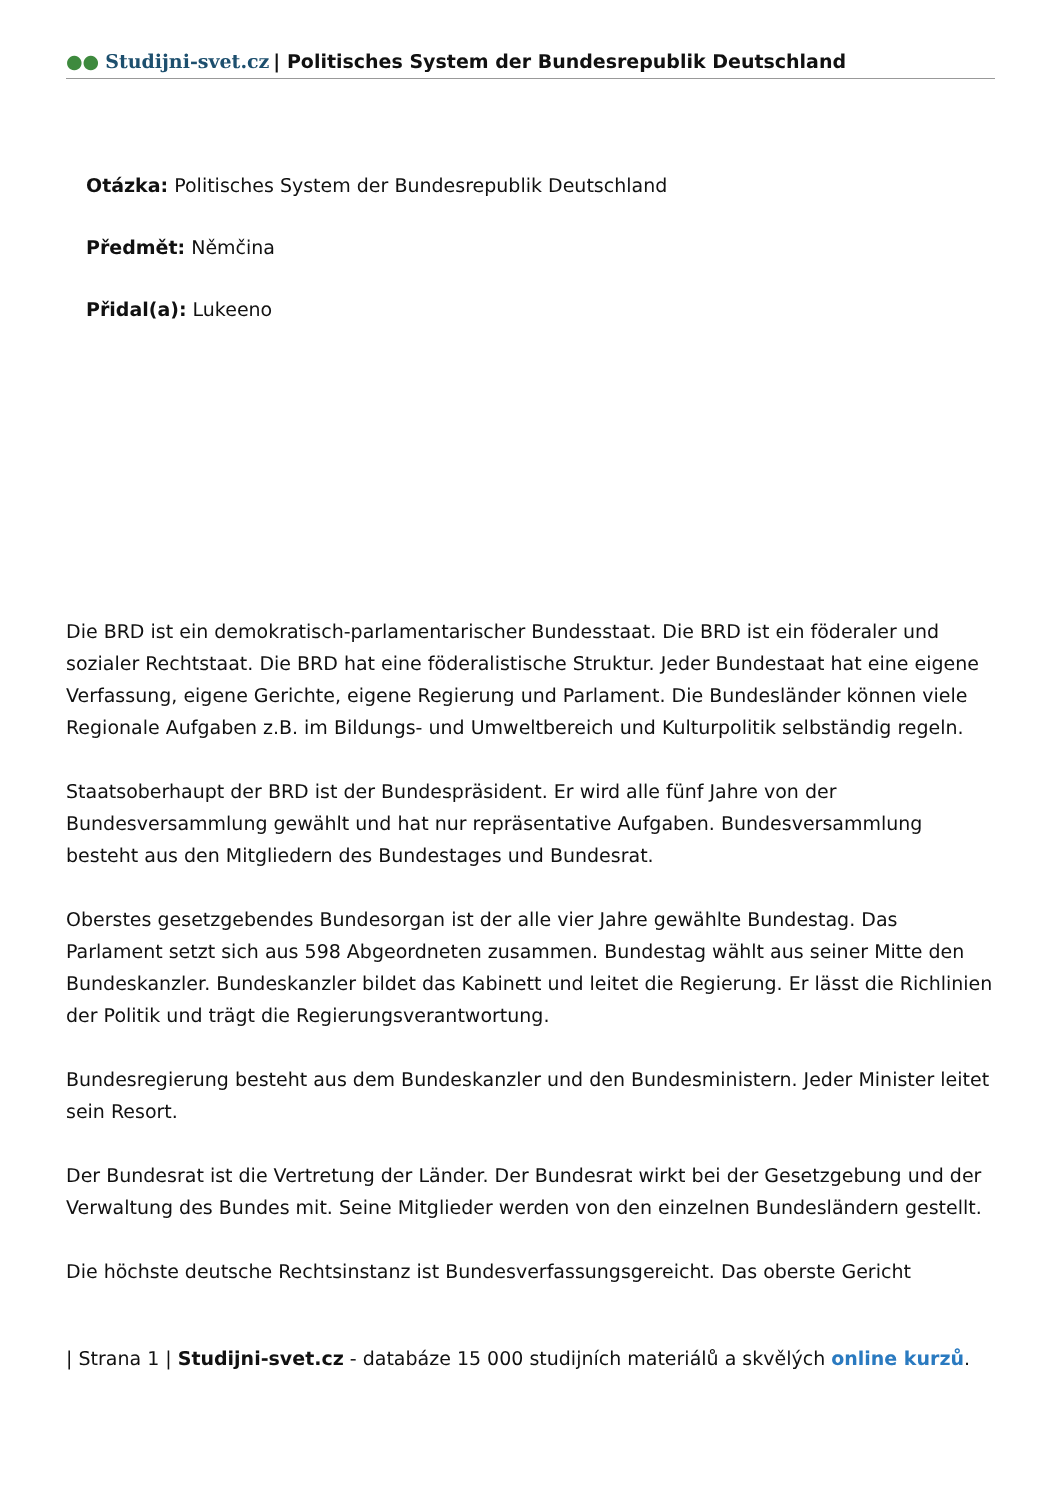●● Studijni-svet.cz | Politisches System der Bundesrepublik Deutschland
Otázka: Politisches System der Bundesrepublik Deutschland
Předmět: Němčina
Přidal(a): Lukeeno
Die BRD ist ein demokratisch-parlamentarischer Bundesstaat. Die BRD ist ein föderaler und sozialer Rechtstaat. Die BRD hat eine föderalistische Struktur. Jeder Bundestaat hat eine eigene Verfassung, eigene Gerichte, eigene Regierung und Parlament. Die Bundesländer können viele Regionale Aufgaben z.B. im Bildungs- und Umweltbereich und Kulturpolitik selbständig regeln.
Staatsoberhaupt der BRD ist der Bundespräsident. Er wird alle fünf Jahre von der Bundesversammlung gewählt und hat nur repräsentative Aufgaben. Bundesversammlung besteht aus den Mitgliedern des Bundestages und Bundesrat.
Oberstes gesetzgebendes Bundesorgan ist der alle vier Jahre gewählte Bundestag. Das Parlament setzt sich aus 598 Abgeordneten zusammen. Bundestag wählt aus seiner Mitte den Bundeskanzler. Bundeskanzler bildet das Kabinett und leitet die Regierung. Er lässt die Richlinien der Politik und trägt die Regierungsverantwortung.
Bundesregierung besteht aus dem Bundeskanzler und den Bundesministern. Jeder Minister leitet sein Resort.
Der Bundesrat ist die Vertretung der Länder. Der Bundesrat wirkt bei der Gesetzgebung und der Verwaltung des Bundes mit. Seine Mitglieder werden von den einzelnen Bundesländern gestellt.
Die höchste deutsche Rechtsinstanz ist Bundesverfassungsgereicht. Das oberste Gericht
| Strana 1 | Studijni-svet.cz - databáze 15 000 studijních materiálů a skvělých online kurzů.